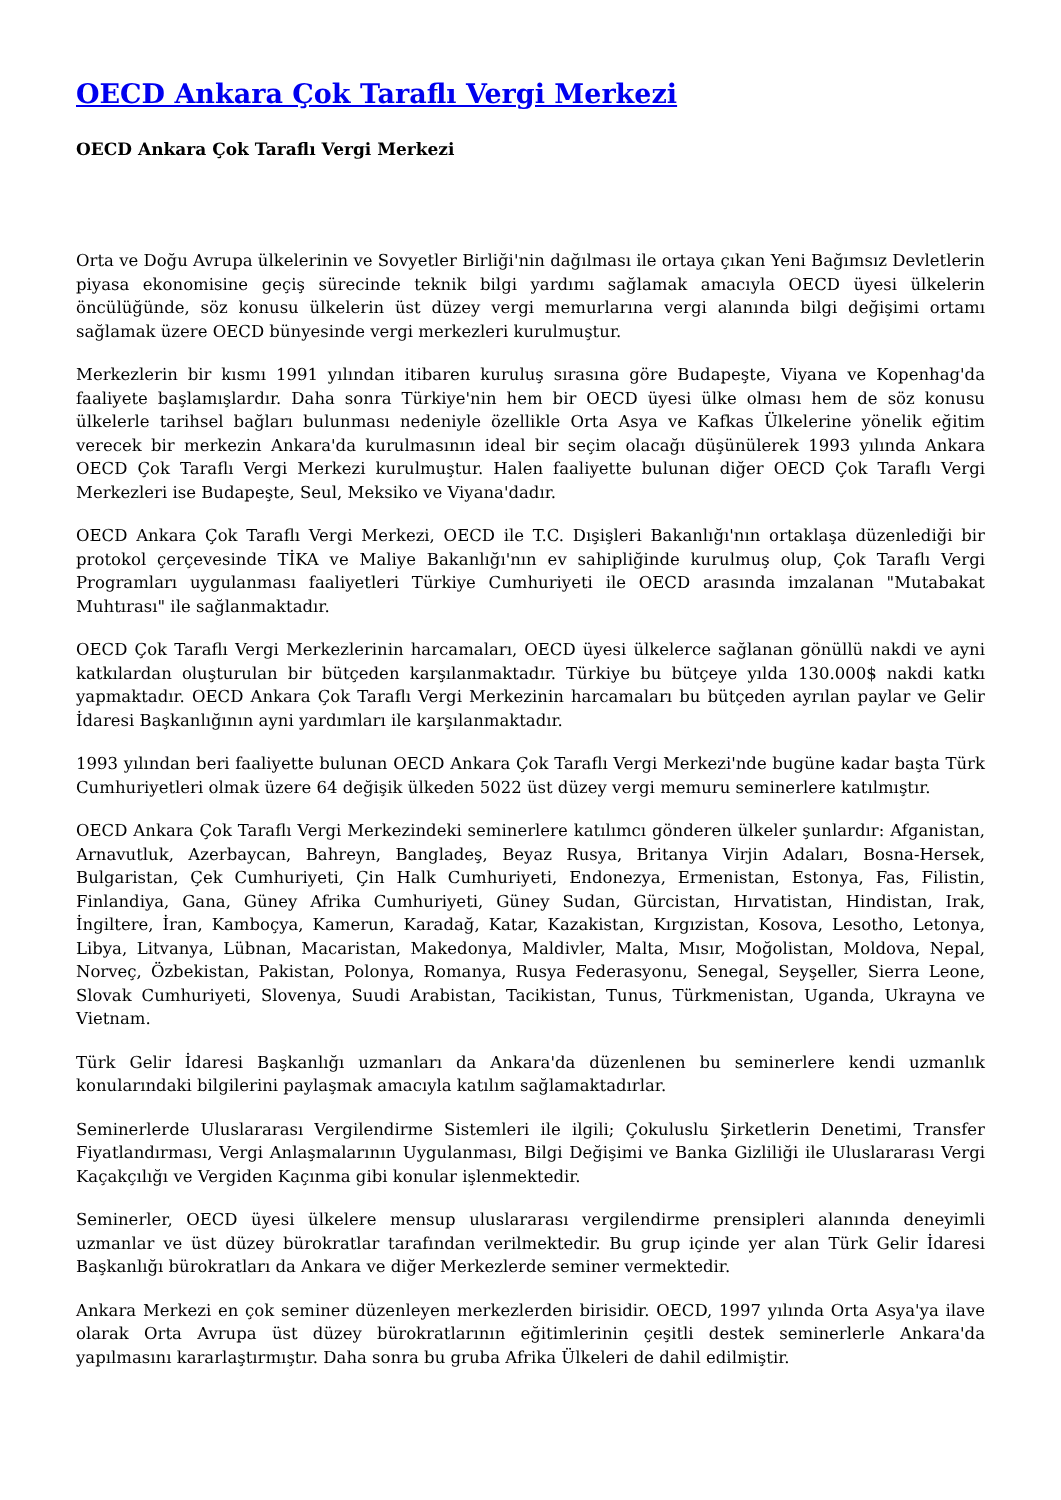OECD Ankara Çok Taraflı Vergi Merkezi
OECD Ankara Çok Taraflı Vergi Merkezi
Orta ve Doğu Avrupa ülkelerinin ve Sovyetler Birliği'nin dağılması ile ortaya çıkan Yeni Bağımsız Devletlerin piyasa ekonomisine geçiş sürecinde teknik bilgi yardımı sağlamak amacıyla OECD üyesi ülkelerin öncülüğünde, söz konusu ülkelerin üst düzey vergi memurlarına vergi alanında bilgi değişimi ortamı sağlamak üzere OECD bünyesinde vergi merkezleri kurulmuştur.
Merkezlerin bir kısmı 1991 yılından itibaren kuruluş sırasına göre Budapeşte, Viyana ve Kopenhag'da faaliyete başlamışlardır. Daha sonra Türkiye'nin hem bir OECD üyesi ülke olması hem de söz konusu ülkelerle tarihsel bağları bulunması nedeniyle özellikle Orta Asya ve Kafkas Ülkelerine yönelik eğitim verecek bir merkezin Ankara'da kurulmasının ideal bir seçim olacağı düşünülerek 1993 yılında Ankara OECD Çok Taraflı Vergi Merkezi kurulmuştur. Halen faaliyette bulunan diğer OECD Çok Taraflı Vergi Merkezleri ise Budapeşte, Seul, Meksiko ve Viyana'dadır.
OECD Ankara Çok Taraflı Vergi Merkezi, OECD ile T.C. Dışişleri Bakanlığı'nın ortaklaşa düzenlediği bir protokol çerçevesinde TİKA ve Maliye Bakanlığı'nın ev sahipliğinde kurulmuş olup, Çok Taraflı Vergi Programları uygulanması faaliyetleri Türkiye Cumhuriyeti ile OECD arasında imzalanan "Mutabakat Muhtırası" ile sağlanmaktadır.
OECD Çok Taraflı Vergi Merkezlerinin harcamaları, OECD üyesi ülkelerce sağlanan gönüllü nakdi ve ayni katkılardan oluşturulan bir bütçeden karşılanmaktadır. Türkiye bu bütçeye yılda 130.000$ nakdi katkı yapmaktadır. OECD Ankara Çok Taraflı Vergi Merkezinin harcamaları bu bütçeden ayrılan paylar ve Gelir İdaresi Başkanlığının ayni yardımları ile karşılanmaktadır.
1993 yılından beri faaliyette bulunan OECD Ankara Çok Taraflı Vergi Merkezi'nde bugüne kadar başta Türk Cumhuriyetleri olmak üzere 64 değişik ülkeden 5022 üst düzey vergi memuru seminerlere katılmıştır.
OECD Ankara Çok Taraflı Vergi Merkezindeki seminerlere katılımcı gönderen ülkeler şunlardır: Afganistan, Arnavutluk, Azerbaycan, Bahreyn, Bangladeş, Beyaz Rusya, Britanya Virjin Adaları, Bosna-Hersek, Bulgaristan, Çek Cumhuriyeti, Çin Halk Cumhuriyeti, Endonezya, Ermenistan, Estonya, Fas, Filistin, Finlandiya, Gana, Güney Afrika Cumhuriyeti, Güney Sudan, Gürcistan, Hırvatistan, Hindistan, Irak, İngiltere, İran, Kamboçya, Kamerun, Karadağ, Katar, Kazakistan, Kırgızistan, Kosova, Lesotho, Letonya, Libya, Litvanya, Lübnan, Macaristan, Makedonya, Maldivler, Malta, Mısır, Moğolistan, Moldova, Nepal, Norveç, Özbekistan, Pakistan, Polonya, Romanya, Rusya Federasyonu, Senegal, Seyşeller, Sierra Leone, Slovak Cumhuriyeti, Slovenya, Suudi Arabistan, Tacikistan, Tunus, Türkmenistan, Uganda, Ukrayna ve Vietnam.
Türk Gelir İdaresi Başkanlığı uzmanları da Ankara'da düzenlenen bu seminerlere kendi uzmanlık konularındaki bilgilerini paylaşmak amacıyla katılım sağlamaktadırlar.
Seminerlerde Uluslararası Vergilendirme Sistemleri ile ilgili; Çokuluslu Şirketlerin Denetimi, Transfer Fiyatlandırması, Vergi Anlaşmalarının Uygulanması, Bilgi Değişimi ve Banka Gizliliği ile Uluslararası Vergi Kaçakçılığı ve Vergiden Kaçınma gibi konular işlenmektedir.
Seminerler, OECD üyesi ülkelere mensup uluslararası vergilendirme prensipleri alanında deneyimli uzmanlar ve üst düzey bürokratlar tarafından verilmektedir. Bu grup içinde yer alan Türk Gelir İdaresi Başkanlığı bürokratları da Ankara ve diğer Merkezlerde seminer vermektedir.
Ankara Merkezi en çok seminer düzenleyen merkezlerden birisidir. OECD, 1997 yılında Orta Asya'ya ilave olarak Orta Avrupa üst düzey bürokratlarının eğitimlerinin çeşitli destek seminerlerle Ankara'da yapılmasını kararlaştırmıştır. Daha sonra bu gruba Afrika Ülkeleri de dahil edilmiştir.